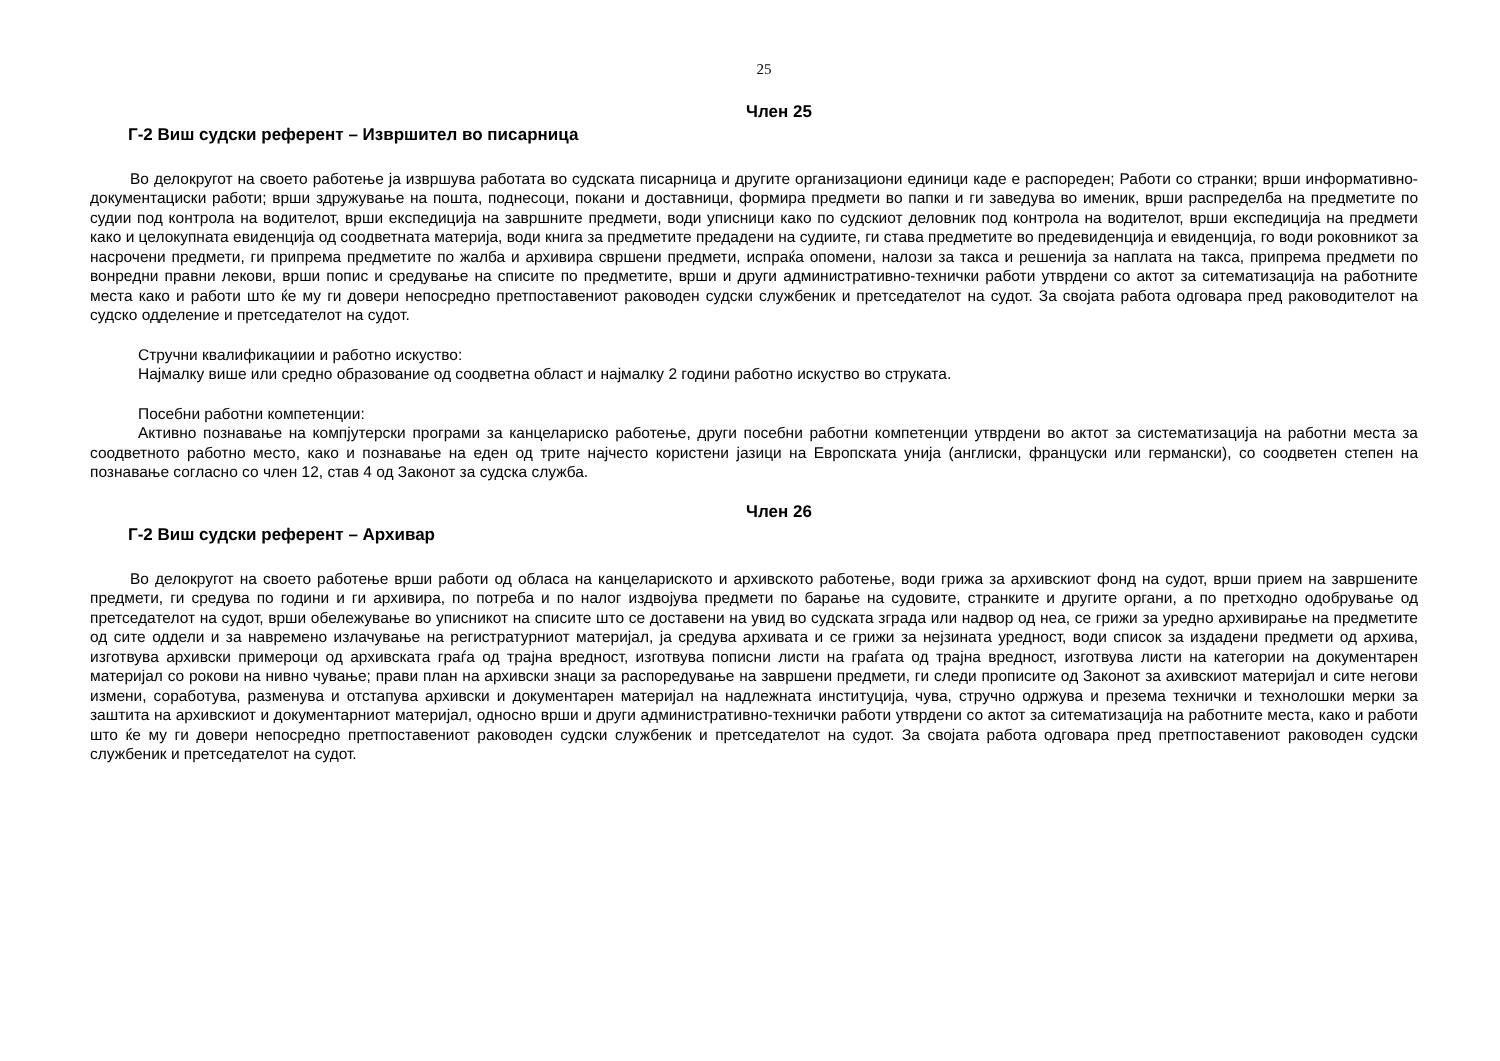25
Член 25
Г-2 Виш судски референт – Извршител во писарница
Во делокругот на своето работење ја извршува работата во судската писарница и другите организациони единици каде е распореден; Работи со странки; врши информативно-документациски работи; врши здружување на пошта, поднесоци, покани и доставници, формира предмети во папки и ги заведува во именик, врши распределба на предметите по судии под контрола на водителот, врши експедиција на завршните предмети, води уписници како по судскиот деловник под контрола на водителот, врши експедиција на предмети како и целокупната евиденција од соодветната материја, води книга за предметите предадени на судиите, ги става предметите во предевиденција и евиденција, го води роковникот за насрочени предмети, ги припрема предметите по жалба и архивира свршени предмети, испраќа опомени, налози за такса и решенија за наплата на такса, припрема предмети по вонредни правни лекови, врши попис и средување на списите по предметите, врши и други административно-технички работи утврдени со актот за ситематизација на работните места како и работи што ќе му ги довери непосредно претпоставениот раководен судски службеник и претседателот на судот. За својата работа одговара пред раководителот на судско одделение и претседателот на судот.
Стручни квалификациии и работно искуство:
Најмалку више или средно образование од соодветна област и најмалку 2 години работно искуство во струката.
Посебни работни компетенции:
Активно познавање на компјутерски програми за канцелариско работење, други посебни работни компетенции утврдени во актот за систематизација на работни места за соодветното работно место, како и познавање на еден од трите најчесто користени јазици на Европската унија (англиски, француски или германски), со соодветен степен на познавање согласно со член 12, став 4 од Законот за судска служба.
Член 26
Г-2 Виш судски референт – Архивар
Во делокругот на своето работење врши работи од обласа на канцелариското и архивското работење, води грижа за архивскиот фонд на судот, врши прием на завршените предмети, ги средува по години и ги архивира, по потреба и по налог издвојува предмети по барање на судовите, странките и другите органи, а по претходно одобрување од претседателот на судот, врши обележување во уписникот на списите што се доставени на увид во судската зграда или надвор од неа, се грижи за уредно архивирање на предметите од сите оддели и за навремено излачување на регистратурниот материјал, ја средува архивата и се грижи за нејзината уредност, води список за издадени предмети од архива, изготвува архивски примероци од архивската граѓа од трајна вредност, изготвува пописни листи на граѓата од трајна вредност, изготвува листи на категории на документарен материјал со рокови на нивно чување; прави план на архивски знаци за распоредување на завршени предмети, ги следи прописите од Законот за ахивскиот материјал и сите негови измени, соработува, разменува и отстапува архивски и документарен материјал на надлежната институција, чува, стручно одржува и презема технички и технолошки мерки за заштита на архивскиот и документарниот материјал, односно врши и други административно-технички работи утврдени со актот за ситематизација на работните места, како и работи што ќе му ги довери непосредно претпоставениот раководен судски службеник и претседателот на судот. За својата работа одговара пред претпоставениот раководен судски службеник и претседателот на судот.